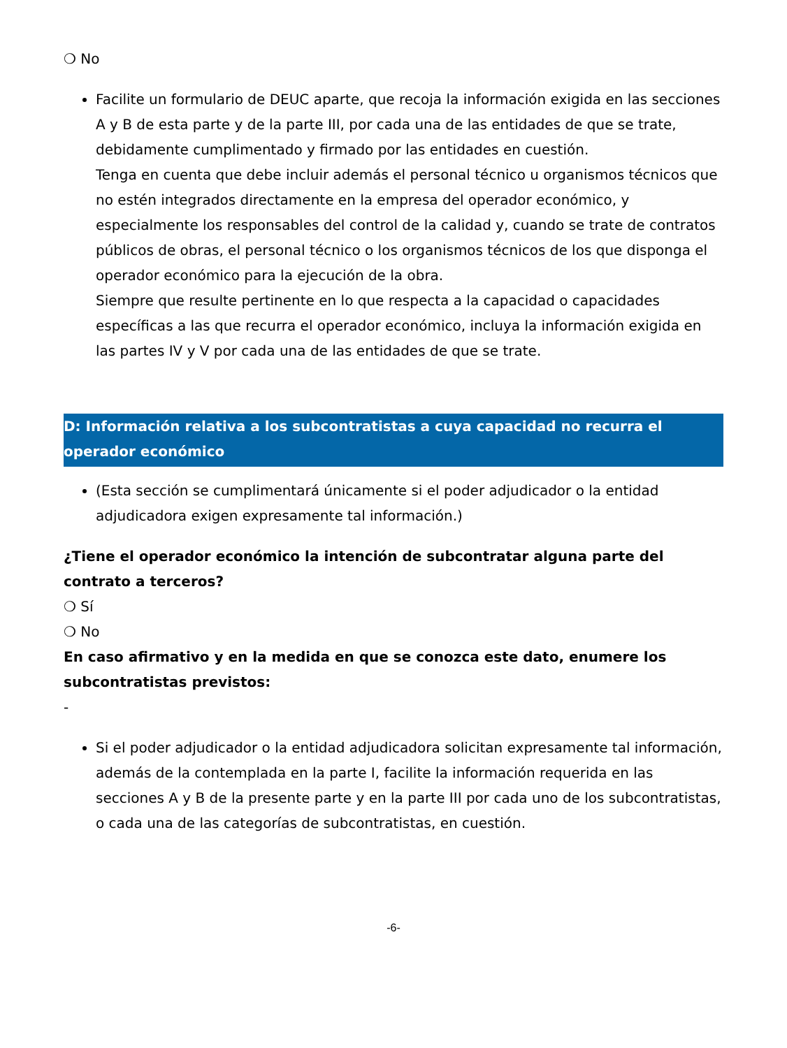❍ No
Facilite un formulario de DEUC aparte, que recoja la información exigida en las secciones A y B de esta parte y de la parte III, por cada una de las entidades de que se trate, debidamente cumplimentado y firmado por las entidades en cuestión.
Tenga en cuenta que debe incluir además el personal técnico u organismos técnicos que no estén integrados directamente en la empresa del operador económico, y especialmente los responsables del control de la calidad y, cuando se trate de contratos públicos de obras, el personal técnico o los organismos técnicos de los que disponga el operador económico para la ejecución de la obra.
Siempre que resulte pertinente en lo que respecta a la capacidad o capacidades específicas a las que recurra el operador económico, incluya la información exigida en las partes IV y V por cada una de las entidades de que se trate.
D: Información relativa a los subcontratistas a cuya capacidad no recurra el operador económico
(Esta sección se cumplimentará únicamente si el poder adjudicador o la entidad adjudicadora exigen expresamente tal información.)
¿Tiene el operador económico la intención de subcontratar alguna parte del contrato a terceros?
❍ Sí
❍ No
En caso afirmativo y en la medida en que se conozca este dato, enumere los subcontratistas previstos:
-
Si el poder adjudicador o la entidad adjudicadora solicitan expresamente tal información, además de la contemplada en la parte I, facilite la información requerida en las secciones A y B de la presente parte y en la parte III por cada uno de los subcontratistas, o cada una de las categorías de subcontratistas, en cuestión.
-6-